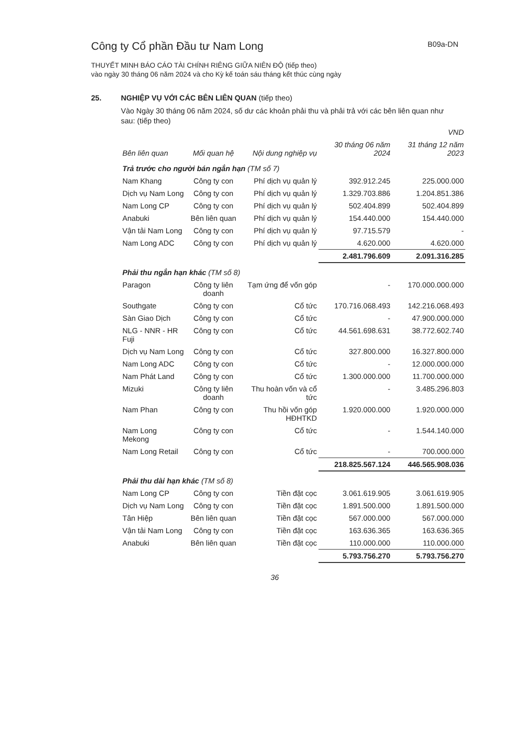Công ty Cổ phần Đầu tư Nam Long
B09a-DN
THUYẾT MINH BÁO CÁO TÀI CHÍNH RIÊNG GIỮA NIÊN ĐỘ (tiếp theo)
vào ngày 30 tháng 06 năm 2024 và cho Kỳ kế toán sáu tháng kết thúc cùng ngày
25. NGHIỆP VỤ VỚI CÁC BÊN LIÊN QUAN (tiếp theo)
Vào Ngày 30 tháng 06 năm 2024, số dư các khoản phải thu và phải trả với các bên liên quan như sau: (tiếp theo)
| | | | | VND |
| --- | --- | --- | --- | --- |
| Bên liên quan | Mối quan hệ | Nội dung nghiệp vụ | 30 tháng 06 năm 2024 | 31 tháng 12 năm 2023 |
| Trả trước cho người bán ngắn hạn (TM số 7) | | | | |
| Nam Khang | Công ty con | Phí dịch vụ quản lý | 392.912.245 | 225.000.000 |
| Dịch vụ Nam Long | Công ty con | Phí dịch vụ quản lý | 1.329.703.886 | 1.204.851.386 |
| Nam Long CP | Công ty con | Phí dịch vụ quản lý | 502.404.899 | 502.404.899 |
| Anabuki | Bên liên quan | Phí dịch vụ quản lý | 154.440.000 | 154.440.000 |
| Vận tải Nam Long | Công ty con | Phí dịch vụ quản lý | 97.715.579 | - |
| Nam Long ADC | Công ty con | Phí dịch vụ quản lý | 4.620.000 | 4.620.000 |
| | | | 2.481.796.609 | 2.091.316.285 |
| Phải thu ngắn hạn khác (TM số 8) | | | | |
| Paragon | Công ty liên doanh | Tạm ứng để vốn góp | - | 170.000.000.000 |
| Southgate | Công ty con | Cổ tức | 170.716.068.493 | 142.216.068.493 |
| Sàn Giao Dịch | Công ty con | Cổ tức | - | 47.900.000.000 |
| NLG - NNR - HR Fuji | Công ty con | Cổ tức | 44.561.698.631 | 38.772.602.740 |
| Dịch vụ Nam Long | Công ty con | Cổ tức | 327.800.000 | 16.327.800.000 |
| Nam Long ADC | Công ty con | Cổ tức | - | 12.000.000.000 |
| Nam Phát Land | Công ty con | Cổ tức | 1.300.000.000 | 11.700.000.000 |
| Mizuki | Công ty liên doanh | Thu hoàn vốn và cổ tức | - | 3.485.296.803 |
| Nam Phan | Công ty con | Thu hồi vốn góp HĐHTKD | 1.920.000.000 | 1.920.000.000 |
| Nam Long Mekong | Công ty con | Cổ tức | - | 1.544.140.000 |
| Nam Long Retail | Công ty con | Cổ tức | - | 700.000.000 |
| | | | 218.825.567.124 | 446.565.908.036 |
| Phải thu dài hạn khác (TM số 8) | | | | |
| Nam Long CP | Công ty con | Tiền đặt cọc | 3.061.619.905 | 3.061.619.905 |
| Dịch vụ Nam Long | Công ty con | Tiền đặt cọc | 1.891.500.000 | 1.891.500.000 |
| Tân Hiệp | Bên liên quan | Tiền đặt cọc | 567.000.000 | 567.000.000 |
| Vận tải Nam Long | Công ty con | Tiền đặt cọc | 163.636.365 | 163.636.365 |
| Anabuki | Bên liên quan | Tiền đặt cọc | 110.000.000 | 110.000.000 |
| | | | 5.793.756.270 | 5.793.756.270 |
36